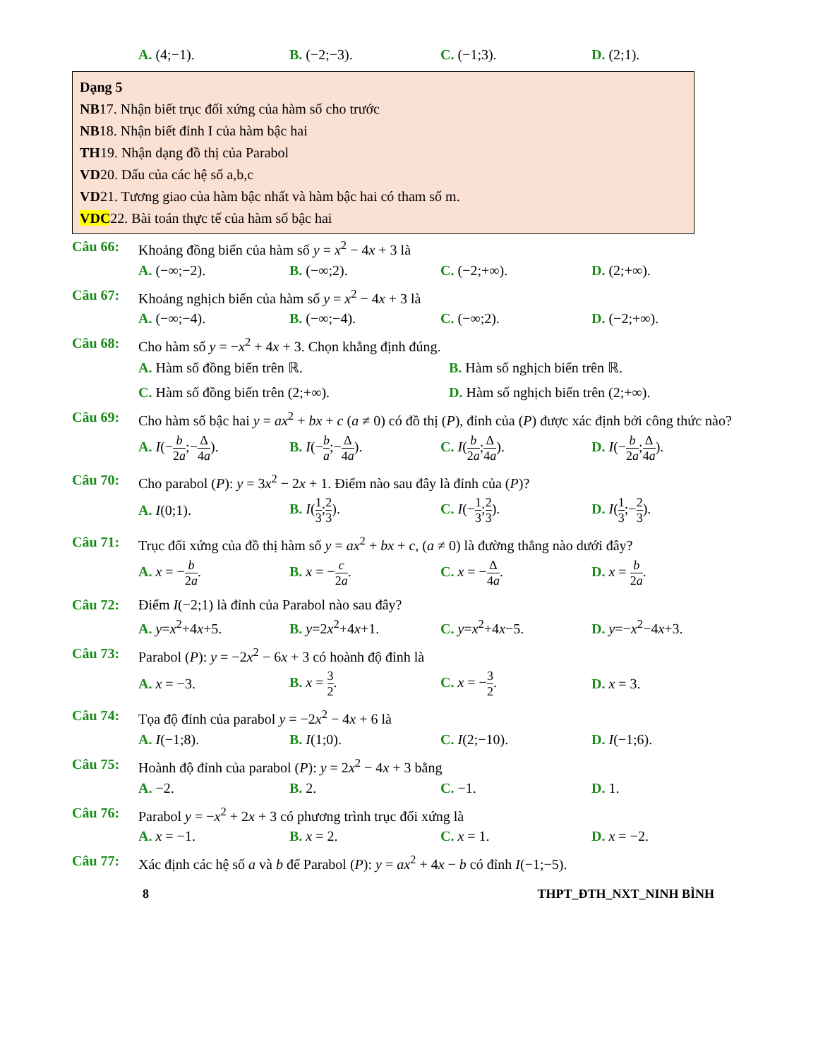A. (4;−1). B. (−2;−3). C. (−1;3). D. (2;1).
Dạng 5
NB17. Nhận biết trục đối xứng của hàm số cho trước
NB18. Nhận biết đỉnh I của hàm bậc hai
TH19. Nhận dạng đồ thị của Parabol
VD20. Dấu của các hệ số a,b,c
VD21. Tương giao của hàm bậc nhất và hàm bậc hai có tham số m.
VDC22. Bài toán thực tế của hàm số bậc hai
Câu 66: Khoảng đồng biến của hàm số y = x<sup>2</sup> − 4x + 3 là
A. (−∞;−2). B. (−∞;2). C. (−2;+∞). D. (2;+∞).
Câu 67: Khoảng nghịch biến của hàm số y = x<sup>2</sup> − 4x + 3 là
A. (−∞;−4). B. (−∞;−4). C. (−∞;2). D. (−2;+∞).
Câu 68: Cho hàm số y = −x<sup>2</sup> + 4x + 3. Chọn khẳng định đúng.
A. Hàm số đồng biến trên ℝ. B. Hàm số nghịch biến trên ℝ.
C. Hàm số đồng biến trên (2;+∞). D. Hàm số nghịch biến trên (2;+∞).
Câu 69: Cho hàm số bậc hai y = ax<sup>2</sup> + bx + c (a ≠ 0) có đồ thị (P), đỉnh của (P) được xác định bởi công thức nào?
A. I(−b 2a;−Δ 4a).
B. I(−b a;−Δ 4a). C. I(b 2a;Δ 4a). D. I(−b 2a;Δ 4a).
Câu 70: Cho parabol (P): y = 3x<sup>2</sup> − 2x + 1. Điểm nào sau đây là đỉnh của (P)?
A. I(0;1). B. I(1 3;2 3). C. I(−1 3;2 3). D. I(1 3;−2 3).
Câu 71: Trục đối xứng của đồ thị hàm số y = ax<sup>2</sup> + bx + c, (a ≠ 0) là đường thẳng nào dưới đây?
A. x = −b 2a. B. x = −c 2a. C. x = −Δ 4a. D. x = b 2a.
Câu 72: Điểm I(−2;1) là đỉnh của Parabol nào sau đây?
A. y=x<sup>2</sup>+4x+5. B. y=2x<sup>2</sup>+4x+1. C. y=x<sup>2</sup>+4x−5. D. y=−x<sup>2</sup>−4x+3.
Câu 73: Parabol (P): y = −2x<sup>2</sup> − 6x + 3 có hoành độ đỉnh là
A. x = −3. B. x = 3 2. C. x = −3 2. D. x = 3.
Câu 74: Tọa độ đỉnh của parabol y = −2x<sup>2</sup> − 4x + 6 là
A. I(−1;8). B. I(1;0). C. I(2;−10). D. I(−1;6).
Câu 75: Hoành độ đỉnh của parabol (P): y = 2x<sup>2</sup> − 4x + 3 bằng
A. −2. B. 2. C. −1. D. 1.
Câu 76: Parabol y = −x<sup>2</sup> + 2x + 3 có phương trình trục đối xứng là
A. x = −1. B. x = 2. C. x = 1. D. x = −2.
Câu 77: Xác định các hệ số a và b để Parabol (P): y = ax<sup>2</sup> + 4x − b có đỉnh I(−1;−5).
8 THPT_ĐTH_NXT_NINH BÌNH